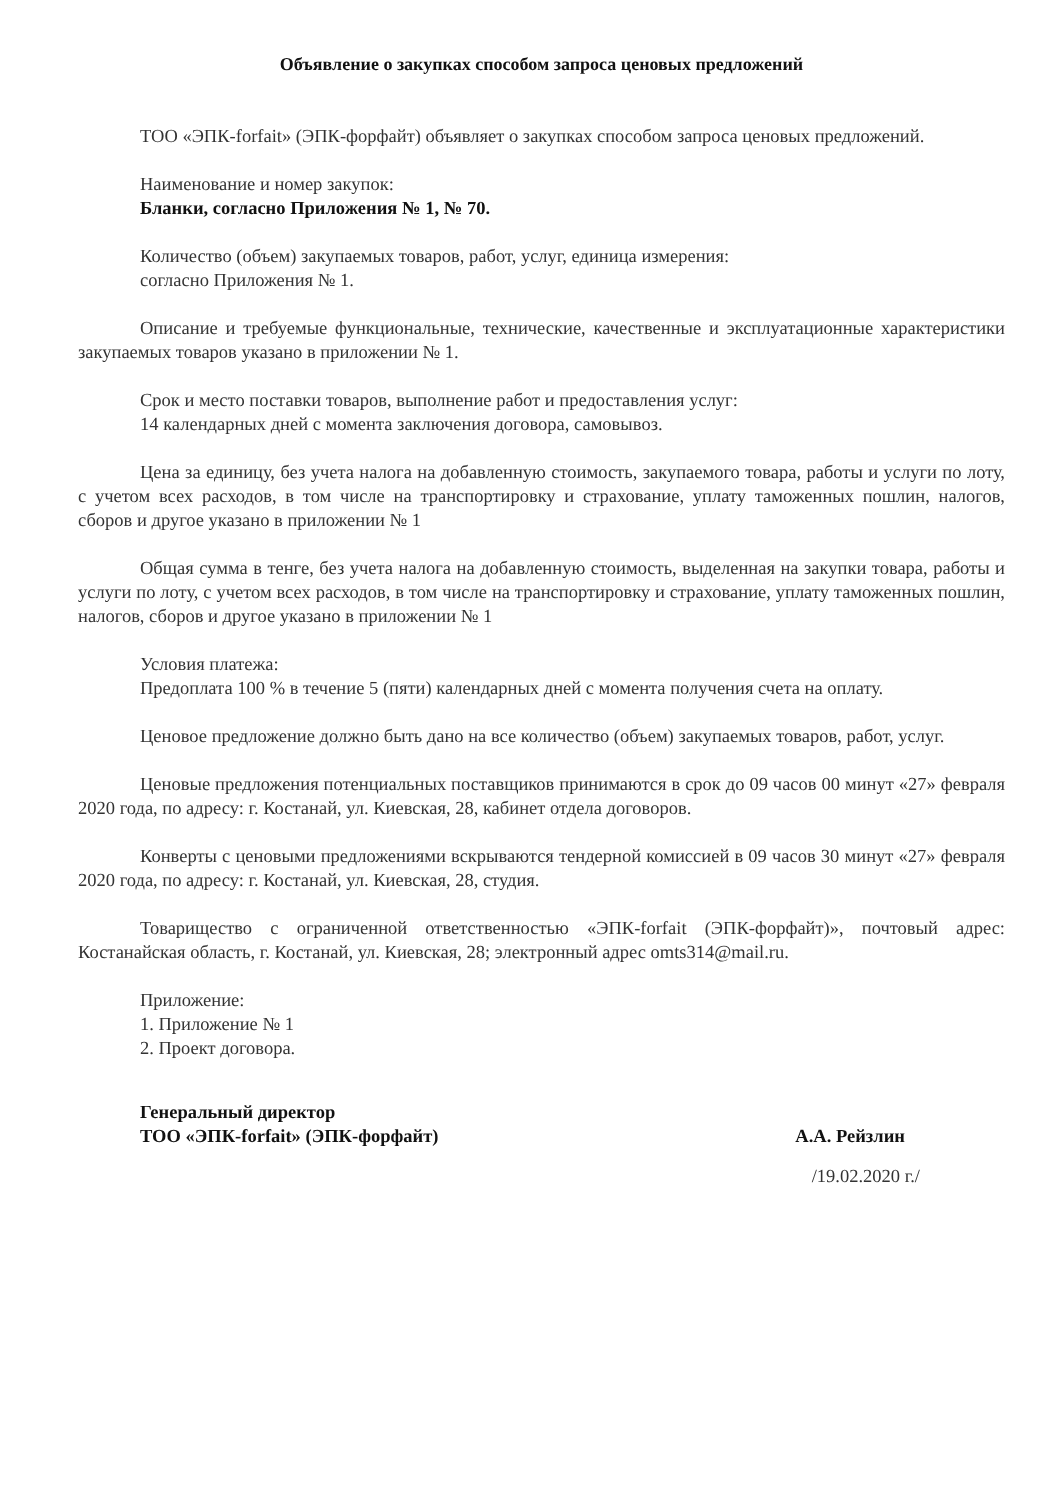Объявление о закупках способом запроса ценовых предложений
ТОО «ЭПК-forfait» (ЭПК-форфайт) объявляет о закупках способом запроса ценовых предложений.
Наименование и номер закупок:
Бланки, согласно Приложения № 1, № 70.
Количество (объем) закупаемых товаров, работ, услуг, единица измерения:
согласно Приложения № 1.
Описание и требуемые функциональные, технические, качественные и эксплуатационные характеристики закупаемых товаров указано в приложении № 1.
Срок и место поставки товаров, выполнение работ и предоставления услуг:
14 календарных дней с момента заключения договора, самовывоз.
Цена за единицу, без учета налога на добавленную стоимость, закупаемого товара, работы и услуги по лоту, с учетом всех расходов, в том числе на транспортировку и страхование, уплату таможенных пошлин, налогов, сборов и другое указано в приложении № 1
Общая сумма в тенге, без учета налога на добавленную стоимость, выделенная на закупки товара, работы и услуги по лоту, с учетом всех расходов, в том числе на транспортировку и страхование, уплату таможенных пошлин, налогов, сборов и другое указано в приложении № 1
Условия платежа:
Предоплата 100 % в течение 5 (пяти) календарных дней с момента получения счета на оплату.
Ценовое предложение должно быть дано на все количество (объем) закупаемых товаров, работ, услуг.
Ценовые предложения потенциальных поставщиков принимаются в срок до 09 часов 00 минут «27» февраля 2020 года, по адресу: г. Костанай, ул. Киевская, 28, кабинет отдела договоров.
Конверты с ценовыми предложениями вскрываются тендерной комиссией в 09 часов 30 минут «27» февраля 2020 года, по адресу: г. Костанай, ул. Киевская, 28, студия.
Товарищество с ограниченной ответственностью «ЭПК-forfait (ЭПК-форфайт)», почтовый адрес: Костанайская область, г. Костанай, ул. Киевская, 28; электронный адрес omts314@mail.ru.
Приложение:
1. Приложение № 1
2. Проект договора.
Генеральный директор
ТОО «ЭПК-forfait» (ЭПК-форфайт)
А.А. Рейзлин
/19.02.2020 г./